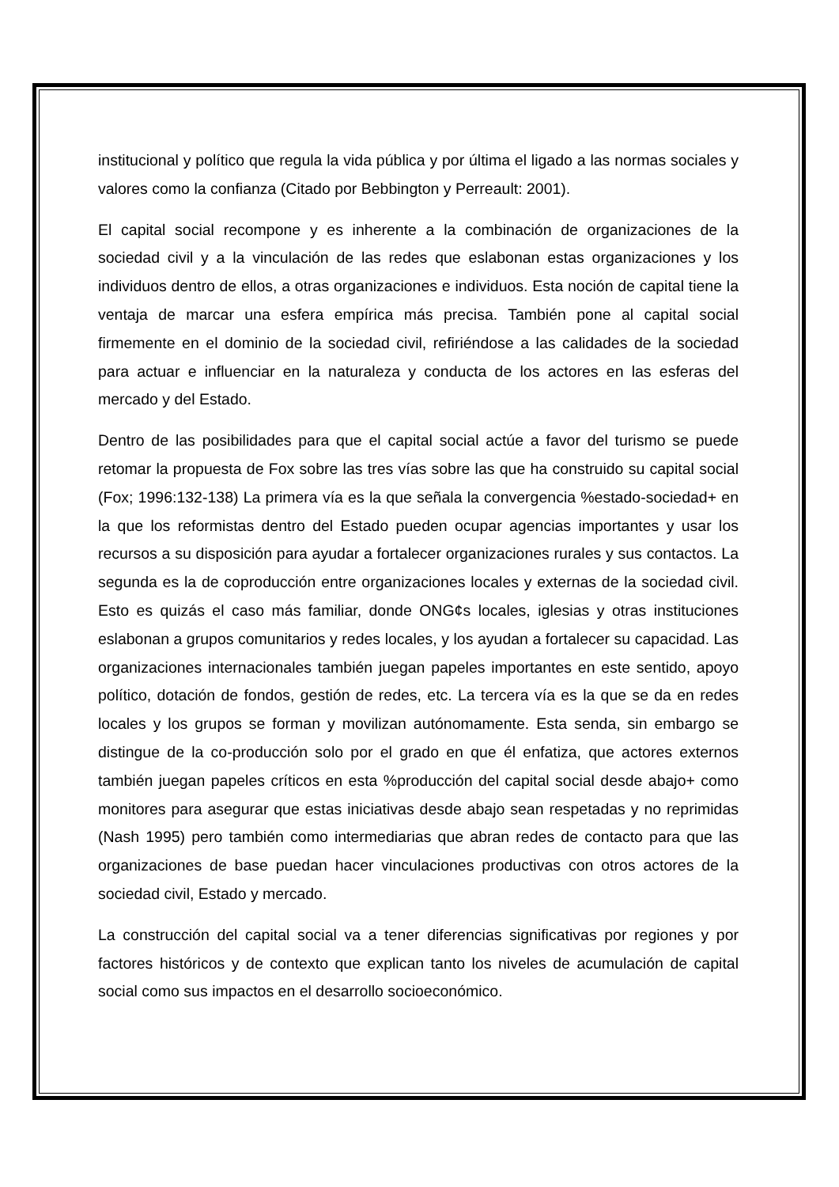institucional y político que regula la vida pública y por última el ligado a las normas sociales y valores como la confianza (Citado por Bebbington y Perreault: 2001).
El capital social recompone y es inherente a la combinación de organizaciones de la sociedad civil y a la vinculación de las redes que eslabonan estas organizaciones y los individuos dentro de ellos, a otras organizaciones e individuos. Esta noción de capital tiene la ventaja de marcar una esfera empírica más precisa. También pone al capital social firmemente en el dominio de la sociedad civil, refiriéndose a las calidades de la sociedad para actuar e influenciar en la naturaleza y conducta de los actores en las esferas del mercado y del Estado.
Dentro de las posibilidades para que el capital social actúe a favor del turismo se puede retomar la propuesta de Fox sobre las tres vías sobre las que ha construido su capital social (Fox; 1996:132-138) La primera vía es la que señala la convergencia %estado-sociedad+ en la que los reformistas dentro del Estado pueden ocupar agencias importantes y usar los recursos a su disposición para ayudar a fortalecer organizaciones rurales y sus contactos. La segunda es la de coproducción entre organizaciones locales y externas de la sociedad civil. Esto es quizás el caso más familiar, donde ONG¢s locales, iglesias y otras instituciones eslabonan a grupos comunitarios y redes locales, y los ayudan a fortalecer su capacidad. Las organizaciones internacionales también juegan papeles importantes en este sentido, apoyo político, dotación de fondos, gestión de redes, etc. La tercera vía es la que se da en redes locales y los grupos se forman y movilizan autónomamente. Esta senda, sin embargo se distingue de la co-producción solo por el grado en que él enfatiza, que actores externos también juegan papeles críticos en esta %producción del capital social desde abajo+ como monitores para asegurar que estas iniciativas desde abajo sean respetadas y no reprimidas (Nash 1995) pero también como intermediarias que abran redes de contacto para que las organizaciones de base puedan hacer vinculaciones productivas con otros actores de la sociedad civil, Estado y mercado.
La construcción del capital social va a tener diferencias significativas por regiones y por factores históricos y de contexto que explican tanto los niveles de acumulación de capital social como sus impactos en el desarrollo socioeconómico.